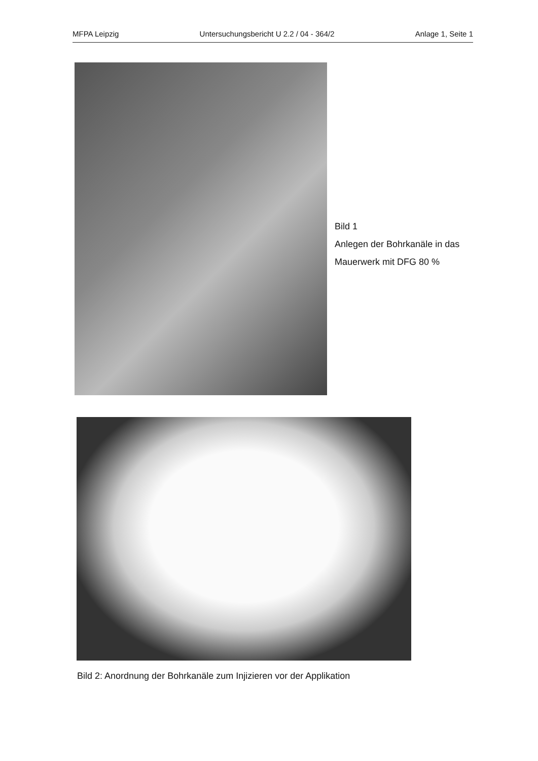MFPA Leipzig Untersuchungsbericht U 2.2 / 04 - 364/2 Anlage 1, Seite 1
Bild 1
Anlegen der Bohrkanäle in das
Mauerwerk mit DFG 80 %
Bild 2: Anordnung der Bohrkanäle zum Injizieren vor der Applikation